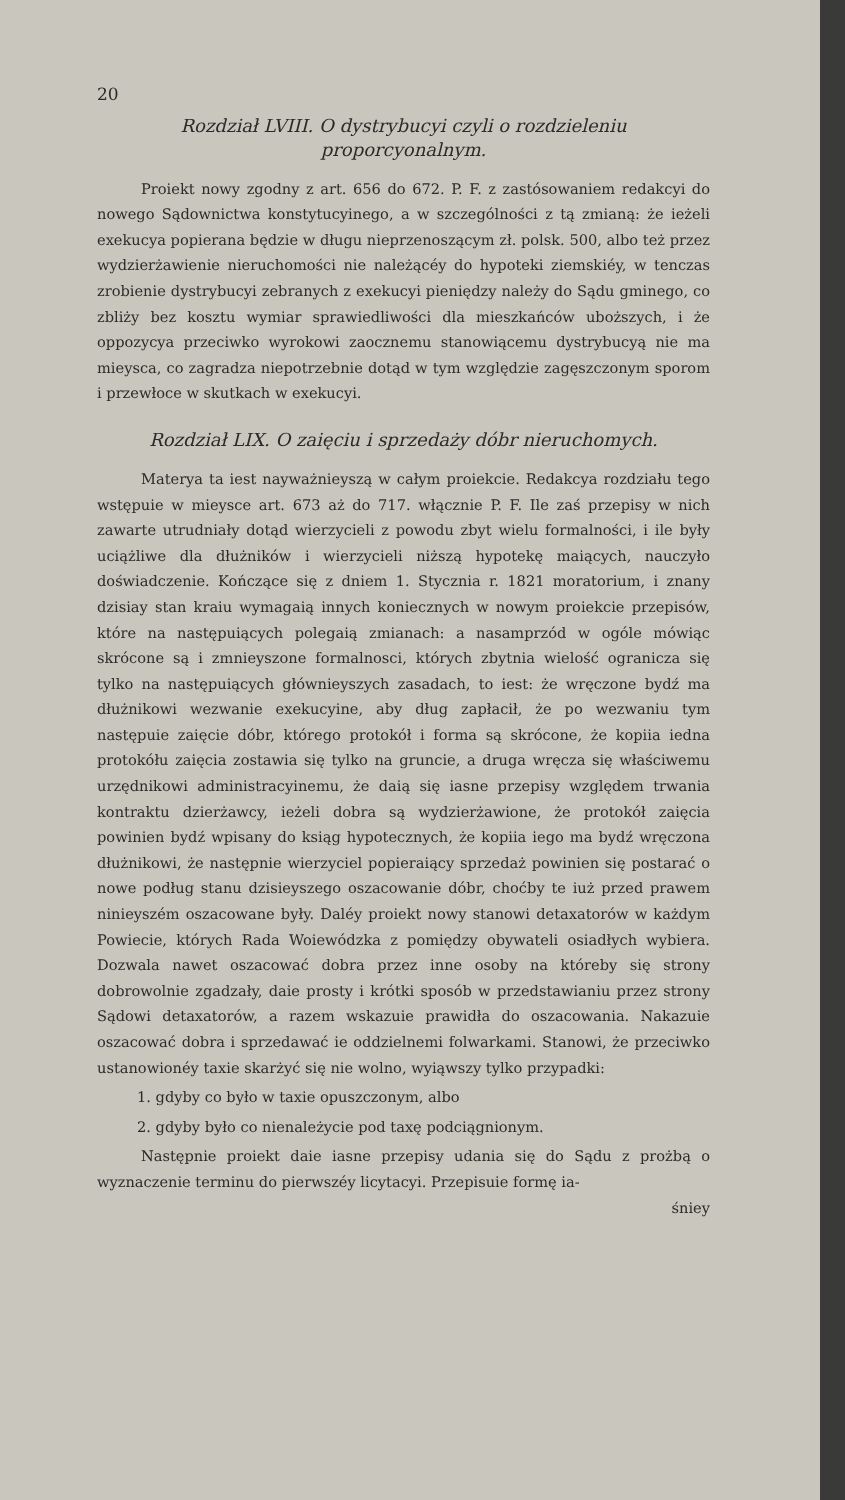20
Rozdział LVIII. O dystrybucyi czyli o rozdzieleniu proporcyonalnym.
Proiekt nowy zgodny z art. 656 do 672. P. F. z zastósowaniem redakcyi do nowego Sądownictwa konstytucyinego, a w szczególności z tą zmianą: że ieżeli exekucya popierana będzie w długu nieprzenoszącym zł. polsk. 500, albo też przez wydzierżawienie nieruchomości nie należącéy do hypoteki ziemskiéy, w tenczas zrobienie dystrybucyi zebranych z exekucyi pieniędzy należy do Sądu gminego, co zbliży bez kosztu wymiar sprawiedliwości dla mieszkańców uboższych, i że oppozycya przeciwko wyrokowi zaocznemu stanowiącemu dystrybucyą nie ma mieysca, co zagradza niepotrzebnie dotąd w tym względzie zagęszczonym sporom i przewłoce w skutkach w exekucyi.
Rozdział LIX. O zaięciu i sprzedaży dóbr nieruchomych.
Materya ta iest nayważnieyszą w całym proiekcie. Redakcya rozdziału tego wstępuie w mieysce art. 673 aż do 717. włącznie P. F. Ile zaś przepisy w nich zawarte utrudniały dotąd wierzycieli z powodu zbyt wielu formalności, i ile były uciążliwe dla dłużników i wierzycieli niższą hypotekę maiących, nauczyło doświadczenie. Kończące się z dniem 1. Stycznia r. 1821 moratorium, i znany dzisiay stan kraiu wymagaią innych koniecznych w nowym proiekcie przepisów, które na następuiących polegaią zmianach: a nasamprzód w ogóle mówiąc skrócone są i zmnieyszone formalnosci, których zbytnia wielość ogranicza się tylko na następuiących głównieyszych zasadach, to iest: że wręczone bydź ma dłużnikowi wezwanie exekucyine, aby dług zapłacił, że po wezwaniu tym następuie zaięcie dóbr, którego protokół i forma są skrócone, że kopiia iedna protokółu zaięcia zostawia się tylko na gruncie, a druga wręcza się właściwemu urzędnikowi administracyinemu, że daią się iasne przepisy względem trwania kontraktu dzierżawcy, ieżeli dobra są wydzierżawione, że protokół zaięcia powinien bydź wpisany do ksiąg hypotecznych, że kopiia iego ma bydź wręczona dłużnikowi, że następnie wierzyciel popieraiący sprzedaż powinien się postarać o nowe podług stanu dzisieyszego oszacowanie dóbr, choćby te iuż przed prawem ninieyszém oszacowane były. Daléy proiekt nowy stanowi detaxatorów w każdym Powiecie, których Rada Woiewódzka z pomiędzy obywateli osiadłych wybiera. Dozwala nawet oszacować dobra przez inne osoby na któreby się strony dobrowolnie zgadzały, daie prosty i krótki sposób w przedstawianiu przez strony Sądowi detaxatorów, a razem wskazuie prawidła do oszacowania. Nakazuie oszacować dobra i sprzedawać ie oddzielnemi folwarkami. Stanowi, że przeciwko ustanowionéy taxie skarżyć się nie wolno, wyiąwszy tylko przypadki:
1. gdyby co było w taxie opuszczonym, albo
2. gdyby było co nienależycie pod taxę podciągnionym.
Następnie proiekt daie iasne przepisy udania się do Sądu z prożbą o wyznaczenie terminu do pierwszéy licytacyi. Przepisuie formę ia-
śniey